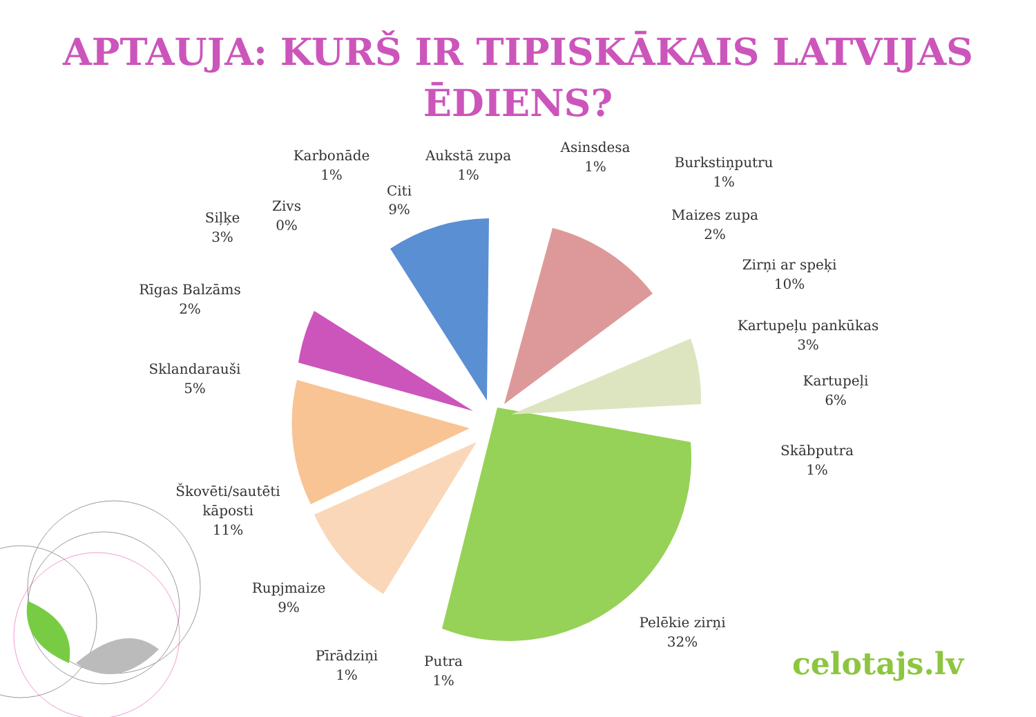APTAUJA: KURŠ IR TIPISKĀKAIS LATVIJAS
ĒDIENS?
Karbonāde
1%
Aukstā zupa
1%
Asinsdesa
1%
Burkstiņputru
1%
Maizes zupa
2%
Citi
9%
Zivs
0%
Siļķe
3%
Zirņi ar speķi
10%
Rīgas Balzāms
2%
Kartupeļu pankūkas
3%
Sklandarauši
5%
Kartupeļi
6%
Skābputra
1%
Škovēti/sautēti
kāposti
11%
Rupjmaize
9%
Pelēkie zirņi
32%
Pīrādziņi
1%
Putra
1%
celotajs.lv